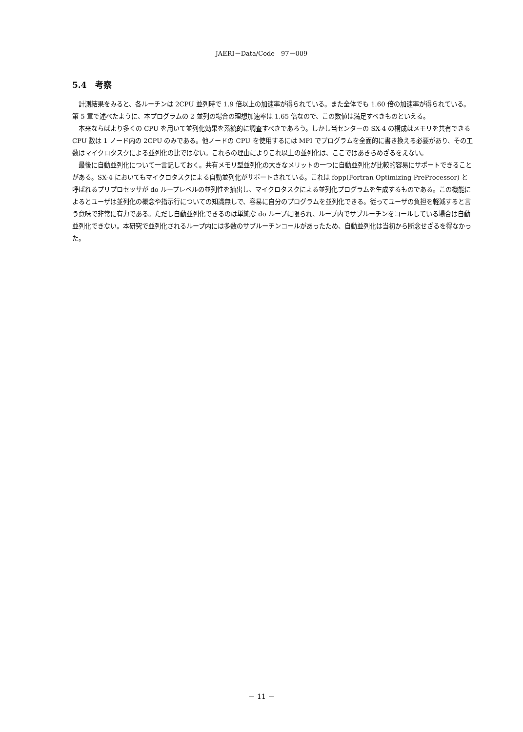JAERI－Data/Code　97－009
5.4　考察
計測結果をみると、各ルーチンは 2CPU 並列時で 1.9 倍以上の加速率が得られている。また全体でも 1.60 倍の加速率が得られている。第 5 章で述べたように、本プログラムの 2 並列の場合の理想加速率は 1.65 倍なので、この数値は満足すべきものといえる。
本来ならばより多くの CPU を用いて並列化効果を系統的に調査すべきであろう。しかし当センターの SX-4 の構成はメモリを共有できる CPU 数は 1 ノード内の 2CPU のみである。他ノードの CPU を使用するには MPI でプログラムを全面的に書き換える必要があり、その工数はマイクロタスクによる並列化の比ではない。これらの理由によりこれ以上の並列化は、ここではあきらめざるをえない。
最後に自動並列化について一言記しておく。共有メモリ型並列化の大きなメリットの一つに自動並列化が比較的容易にサポートできることがある。SX-4 においてもマイクロタスクによる自動並列化がサポートされている。これは fopp(Fortran Optimizing PreProcessor) と呼ばれるプリプロセッサが do ループレベルの並列性を抽出し、マイクロタスクによる並列化プログラムを生成するものである。この機能によるとユーザは並列化の概念や指示行についての知識無しで、容易に自分のプログラムを並列化できる。従ってユーザの負担を軽減すると言う意味で非常に有力である。ただし自動並列化できるのは単純な do ループに限られ、ループ内でサブルーチンをコールしている場合は自動並列化できない。本研究で並列化されるループ内には多数のサブルーチンコールがあったため、自動並列化は当初から断念せざるを得なかった。
－ 11 －